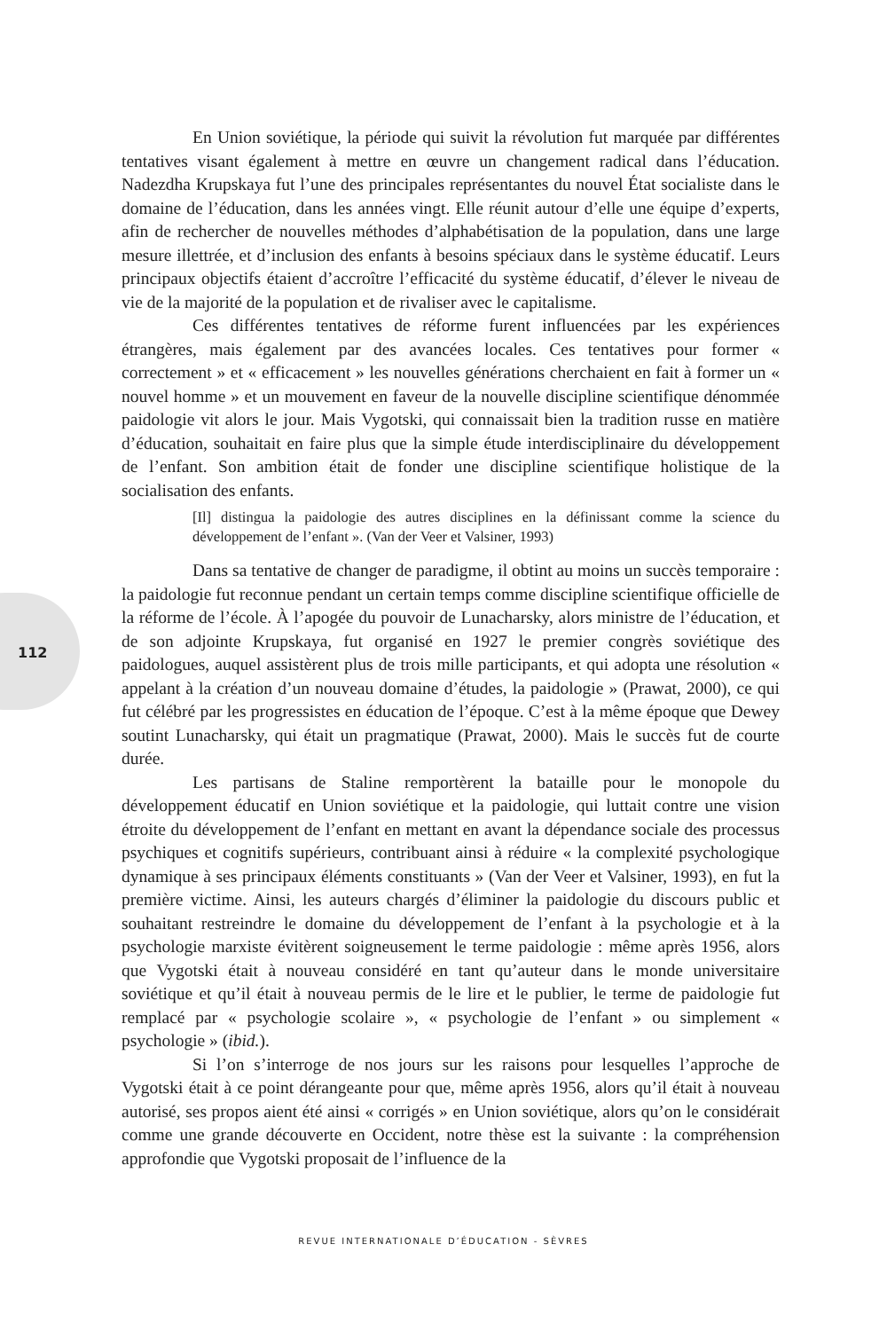112
En Union soviétique, la période qui suivit la révolution fut marquée par différentes tentatives visant également à mettre en œuvre un changement radical dans l’éducation. Nadezdha Krupskaya fut l’une des principales représentantes du nouvel État socialiste dans le domaine de l’éducation, dans les années vingt. Elle réunit autour d’elle une équipe d’experts, afin de rechercher de nouvelles méthodes d’alphabétisation de la population, dans une large mesure illettrée, et d’inclusion des enfants à besoins spéciaux dans le système éducatif. Leurs principaux objectifs étaient d’accroître l’efficacité du système éducatif, d’élever le niveau de vie de la majorité de la population et de rivaliser avec le capitalisme.
Ces différentes tentatives de réforme furent influencées par les expériences étrangères, mais également par des avancées locales. Ces tentatives pour former « correctement » et « efficacement » les nouvelles générations cherchaient en fait à former un « nouvel homme » et un mouvement en faveur de la nouvelle discipline scientifique dénommée paidologie vit alors le jour. Mais Vygotski, qui connaissait bien la tradition russe en matière d’éducation, souhaitait en faire plus que la simple étude interdisciplinaire du développement de l’enfant. Son ambition était de fonder une discipline scientifique holistique de la socialisation des enfants.
[Il] distingua la paidologie des autres disciplines en la définissant comme la science du développement de l’enfant ». (Van der Veer et Valsiner, 1993)
Dans sa tentative de changer de paradigme, il obtint au moins un succès temporaire : la paidologie fut reconnue pendant un certain temps comme discipline scientifique officielle de la réforme de l’école. À l’apogée du pouvoir de Lunacharsky, alors ministre de l’éducation, et de son adjointe Krupskaya, fut organisé en 1927 le premier congrès soviétique des paidologues, auquel assistèrent plus de trois mille participants, et qui adopta une résolution « appelant à la création d’un nouveau domaine d’études, la paidologie » (Prawat, 2000), ce qui fut célébré par les progressistes en éducation de l’époque. C’est à la même époque que Dewey soutint Lunacharsky, qui était un pragmatique (Prawat, 2000). Mais le succès fut de courte durée.
Les partisans de Staline remportèrent la bataille pour le monopole du développement éducatif en Union soviétique et la paidologie, qui luttait contre une vision étroite du développement de l’enfant en mettant en avant la dépendance sociale des processus psychiques et cognitifs supérieurs, contribuant ainsi à réduire « la complexité psychologique dynamique à ses principaux éléments constituants » (Van der Veer et Valsiner, 1993), en fut la première victime. Ainsi, les auteurs chargés d’éliminer la paidologie du discours public et souhaitant restreindre le domaine du développement de l’enfant à la psychologie et à la psychologie marxiste évitèrent soigneusement le terme paidologie : même après 1956, alors que Vygotski était à nouveau considéré en tant qu’auteur dans le monde universitaire soviétique et qu’il était à nouveau permis de le lire et le publier, le terme de paidologie fut remplacé par « psychologie scolaire », « psychologie de l’enfant » ou simplement « psychologie » (ibid.).
Si l’on s’interroge de nos jours sur les raisons pour lesquelles l’approche de Vygotski était à ce point dérangeante pour que, même après 1956, alors qu’il était à nouveau autorisé, ses propos aient été ainsi « corrigés » en Union soviétique, alors qu’on le considérait comme une grande découverte en Occident, notre thèse est la suivante : la compréhension approfondie que Vygotski proposait de l’influence de la
REVUE INTERNATIONALE D’ÉDUCATION - SÈVRES